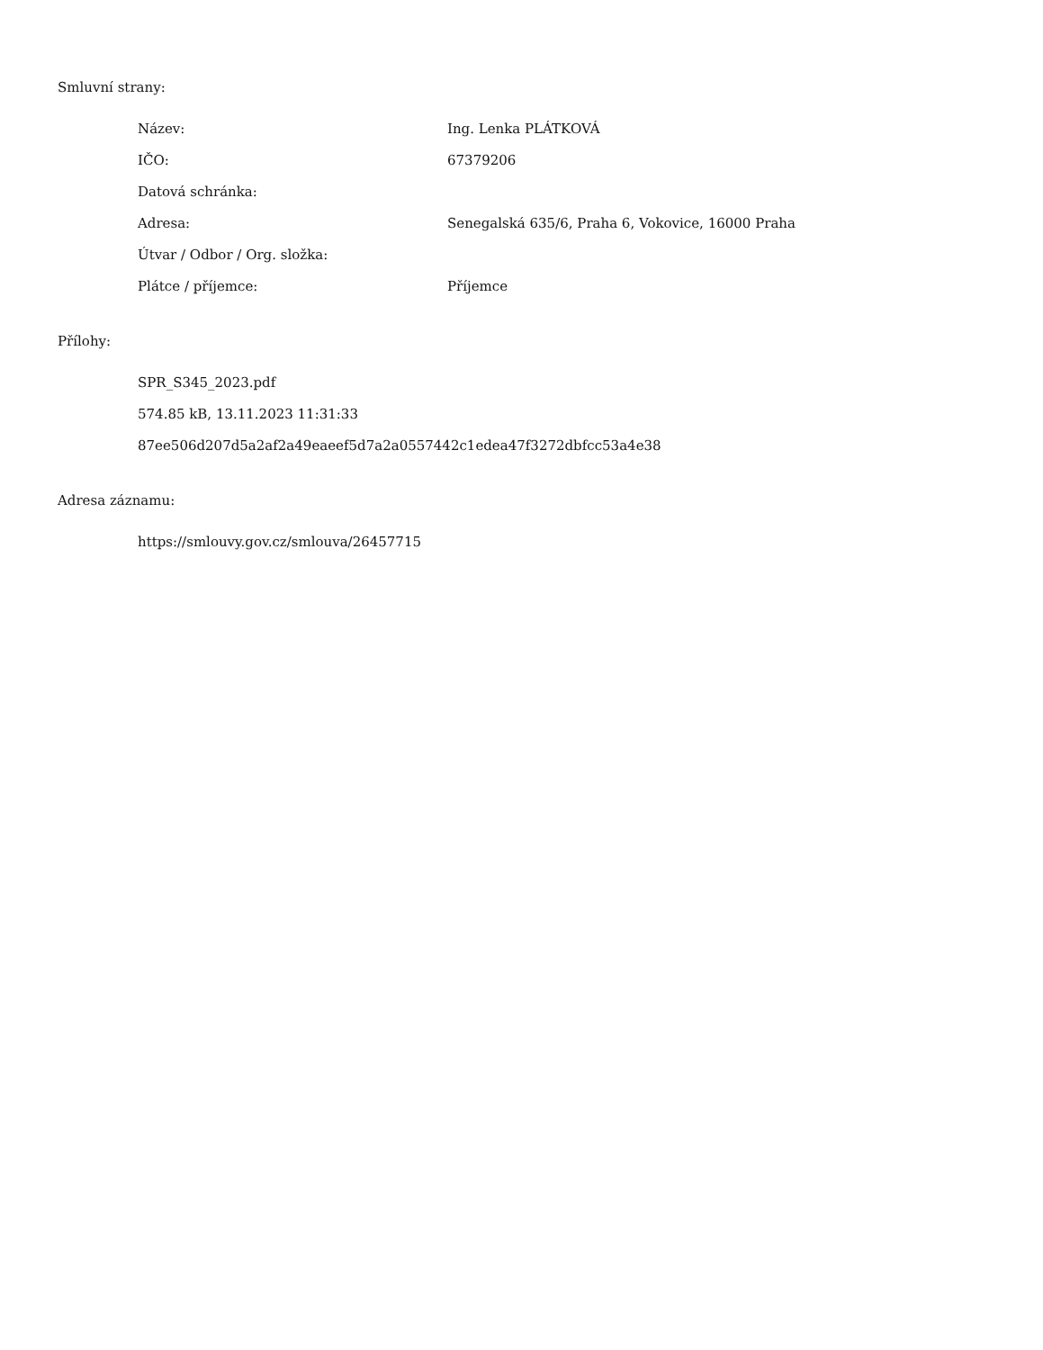Smluvní strany:
Název: Ing. Lenka PLÁTKOVÁ
IČO: 67379206
Datová schránka:
Adresa: Senegalská 635/6, Praha 6, Vokovice, 16000 Praha
Útvar / Odbor / Org. složka:
Plátce / příjemce: Příjemce
Přílohy:
SPR_S345_2023.pdf
574.85 kB, 13.11.2023 11:31:33
87ee506d207d5a2af2a49eaeef5d7a2a0557442c1edea47f3272dbfcc53a4e38
Adresa záznamu:
https://smlouvy.gov.cz/smlouva/26457715